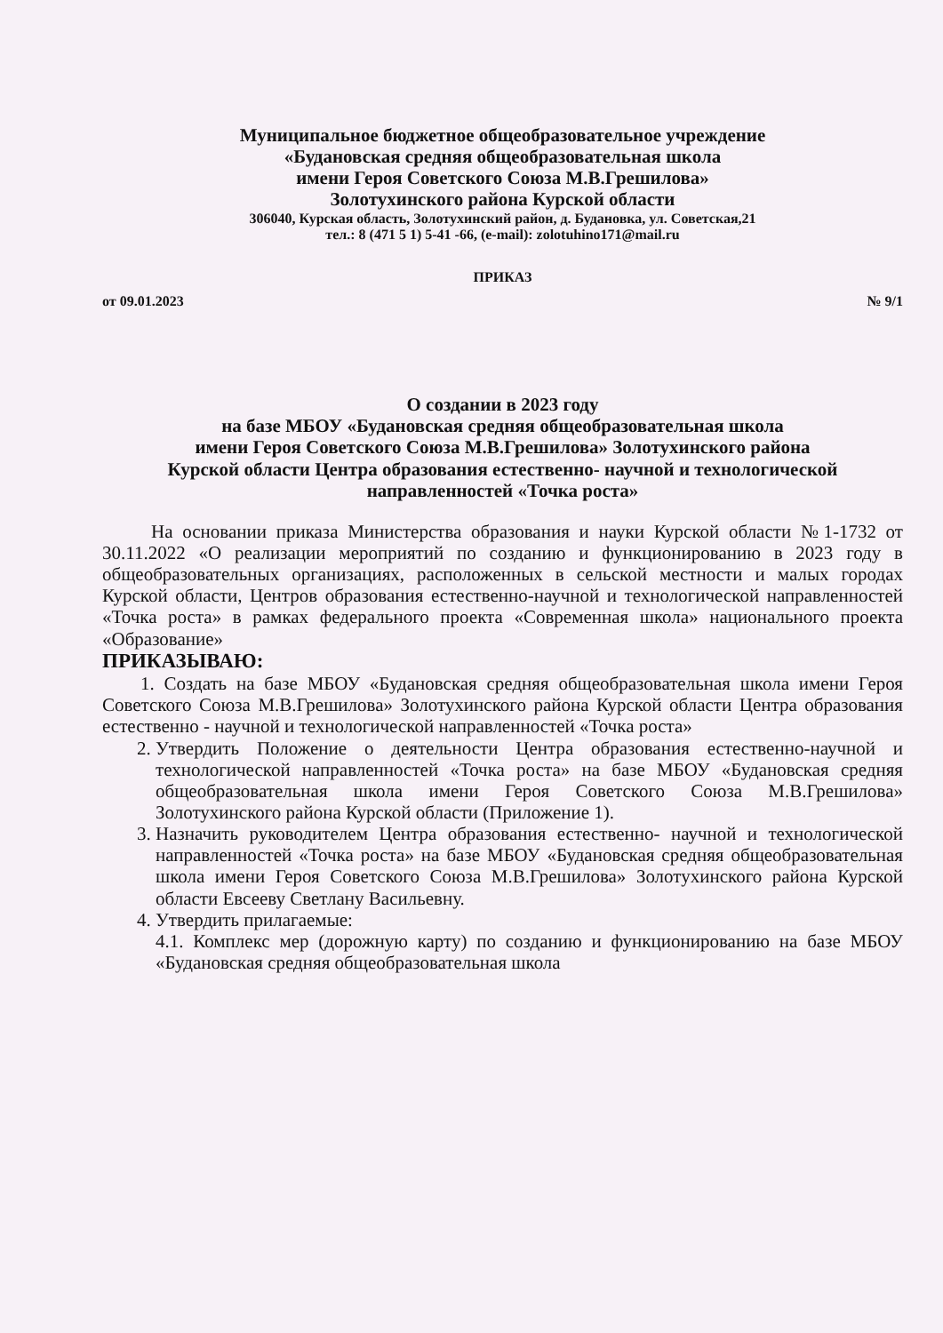Муниципальное бюджетное общеобразовательное учреждение
«Будановская средняя общеобразовательная школа
имени Героя Советского Союза М.В.Грешилова»
Золотухинского района Курской области
306040, Курская область, Золотухинский район, д. Будановка, ул. Советская,21
тел.: 8 (471 5 1) 5-41 -66, (e-mail): zolotuhino171@mail.ru
ПРИКАЗ
от 09.01.2023 № 9/1
О создании в 2023 году
на базе МБОУ «Будановская средняя общеобразовательная школа
имени Героя Советского Союза М.В.Грешилова» Золотухинского района
Курской области Центра образования естественно- научной и технологической
направленностей «Точка роста»
На основании приказа Министерства образования и науки Курской области №1-1732 от 30.11.2022 «О реализации мероприятий по созданию и функционированию в 2023 году в общеобразовательных организациях, расположенных в сельской местности и малых городах Курской области, Центров образования естественно-научной и технологической направленностей «Точка роста» в рамках федерального проекта «Современная школа» национального проекта «Образование»
ПРИКАЗЫВАЮ:
1. Создать на базе МБОУ «Будановская средняя общеобразовательная школа имени Героя Советского Союза М.В.Грешилова» Золотухинского района Курской области Центра образования естественно - научной и технологической направленностей «Точка роста»
2. Утвердить Положение о деятельности Центра образования естественно-научной и технологической направленностей «Точка роста» на базе МБОУ «Будановская средняя общеобразовательная школа имени Героя Советского Союза М.В.Грешилова» Золотухинского района Курской области (Приложение 1).
3. Назначить руководителем Центра образования естественно- научной и технологической направленностей «Точка роста» на базе МБОУ «Будановская средняя общеобразовательная школа имени Героя Советского Союза М.В.Грешилова» Золотухинского района Курской области Евсееву Светлану Васильевну.
4. Утвердить прилагаемые:
4.1. Комплекс мер (дорожную карту) по созданию и функционированию на базе МБОУ «Будановская средняя общеобразовательная школа